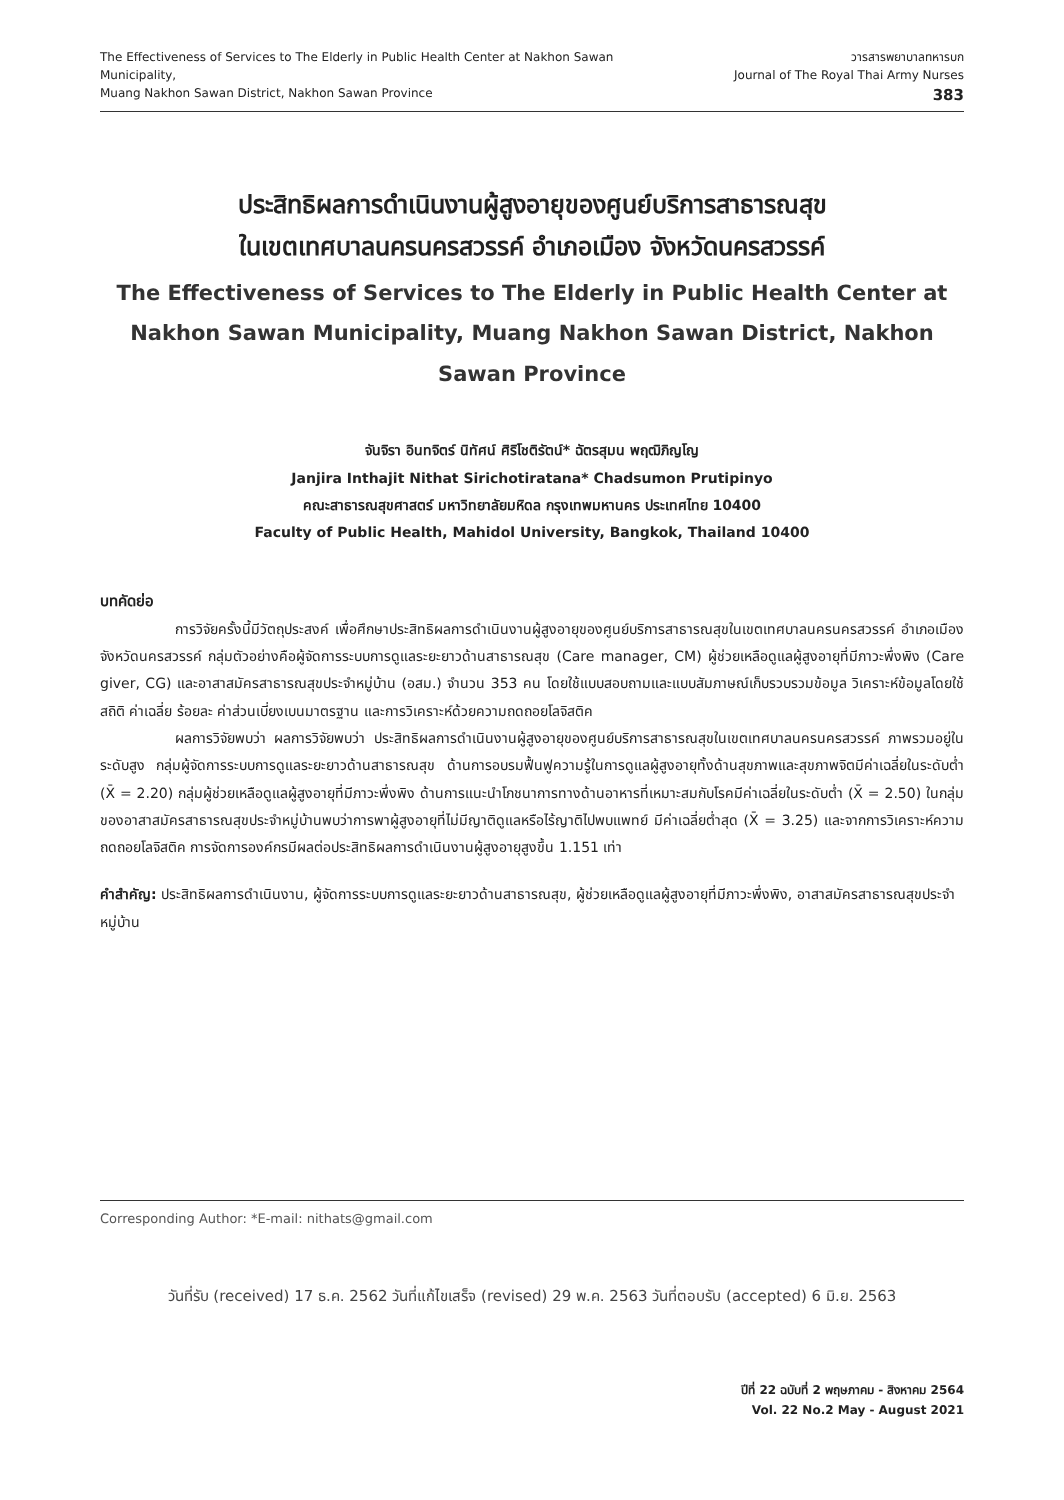The Effectiveness of Services to The Elderly in Public Health Center at Nakhon Sawan Municipality,
Muang Nakhon Sawan District, Nakhon Sawan Province
วารสารพยาบาลทหารบก
Journal of The Royal Thai Army Nurses 383
ประสิทธิผลการดำเนินงานผู้สูงอายุของศูนย์บริการสาธารณสุข
ในเขตเทศบาลนครนครสวรรค์ อำเภอเมือง จังหวัดนครสวรรค์
The Effectiveness of Services to The Elderly in Public Health Center at Nakhon Sawan Municipality, Muang Nakhon Sawan District, Nakhon Sawan Province
จันจิรา อินทจิตร์ นิทัศน์ ศิริโชติรัตน์* ฉัตรสุมน พฤฒิภิญโญ
Janjira Inthajit Nithat Sirichotiratana* Chadsumon Prutipinyo
คณะสาธารณสุขศาสตร์ มหาวิทยาลัยมหิดล กรุงเทพมหานคร ประเทศไทย 10400
Faculty of Public Health, Mahidol University, Bangkok, Thailand 10400
บทคัดย่อ
การวิจัยครั้งนี้มีวัตถุประสงค์ เพื่อศึกษาประสิทธิผลการดำเนินงานผู้สูงอายุของศูนย์บริการสาธารณสุขในเขตเทศบาลนครนครสวรรค์ อำเภอเมือง จังหวัดนครสวรรค์ กลุ่มตัวอย่างคือผู้จัดการระบบการดูแลระยะยาวด้านสาธารณสุข (Care manager, CM) ผู้ช่วยเหลือดูแลผู้สูงอายุที่มีภาวะพึ่งพิง (Care giver, CG) และอาสาสมัครสาธารณสุขประจำหมู่บ้าน (อสม.) จำนวน 353 คน โดยใช้แบบสอบถามและแบบสัมภาษณ์เก็บรวบรวมข้อมูล วิเคราะห์ข้อมูลโดยใช้สถิติ ค่าเฉลี่ย ร้อยละ ค่าส่วนเบี่ยงเบนมาตรฐาน และการวิเคราะห์ด้วยความถดถอยโลจิสติค
ผลการวิจัยพบว่า ผลการวิจัยพบว่า ประสิทธิผลการดำเนินงานผู้สูงอายุของศูนย์บริการสาธารณสุขในเขตเทศบาลนครนครสวรรค์ ภาพรวมอยู่ในระดับสูง กลุ่มผู้จัดการระบบการดูแลระยะยาวด้านสาธารณสุข ด้านการอบรมฟื้นฟูความรู้ในการดูแลผู้สูงอายุทั้งด้านสุขภาพและสุขภาพจิตมีค่าเฉลี่ยในระดับต่ำ (X̄ = 2.20) กลุ่มผู้ช่วยเหลือดูแลผู้สูงอายุที่มีภาวะพึ่งพิง ด้านการแนะนำโภชนาการทางด้านอาหารที่เหมาะสมกับโรคมีค่าเฉลี่ยในระดับต่ำ (X̄ = 2.50) ในกลุ่มของอาสาสมัครสาธารณสุขประจำหมู่บ้านพบว่าการพาผู้สูงอายุที่ไม่มีญาติดูแลหรือไร้ญาติไปพบแพทย์ มีค่าเฉลี่ยต่ำสุด (X̄ = 3.25) และจากการวิเคราะห์ความถดถอยโลจิสติค การจัดการองค์กรมีผลต่อประสิทธิผลการดำเนินงานผู้สูงอายุสูงขึ้น 1.151 เท่า
คำสำคัญ: ประสิทธิผลการดำเนินงาน, ผู้จัดการระบบการดูแลระยะยาวด้านสาธารณสุข, ผู้ช่วยเหลือดูแลผู้สูงอายุที่มีภาวะพึ่งพิง, อาสาสมัครสาธารณสุขประจำหมู่บ้าน
Corresponding Author: *E-mail: nithats@gmail.com
วันที่รับ (received) 17 ธ.ค. 2562 วันที่แก้ไขเสร็จ (revised) 29 พ.ค. 2563 วันที่ตอบรับ (accepted) 6 มิ.ย. 2563
ปีที่ 22 ฉบับที่ 2 พฤษภาคม - สิงหาคม 2564
Vol. 22 No.2 May - August 2021